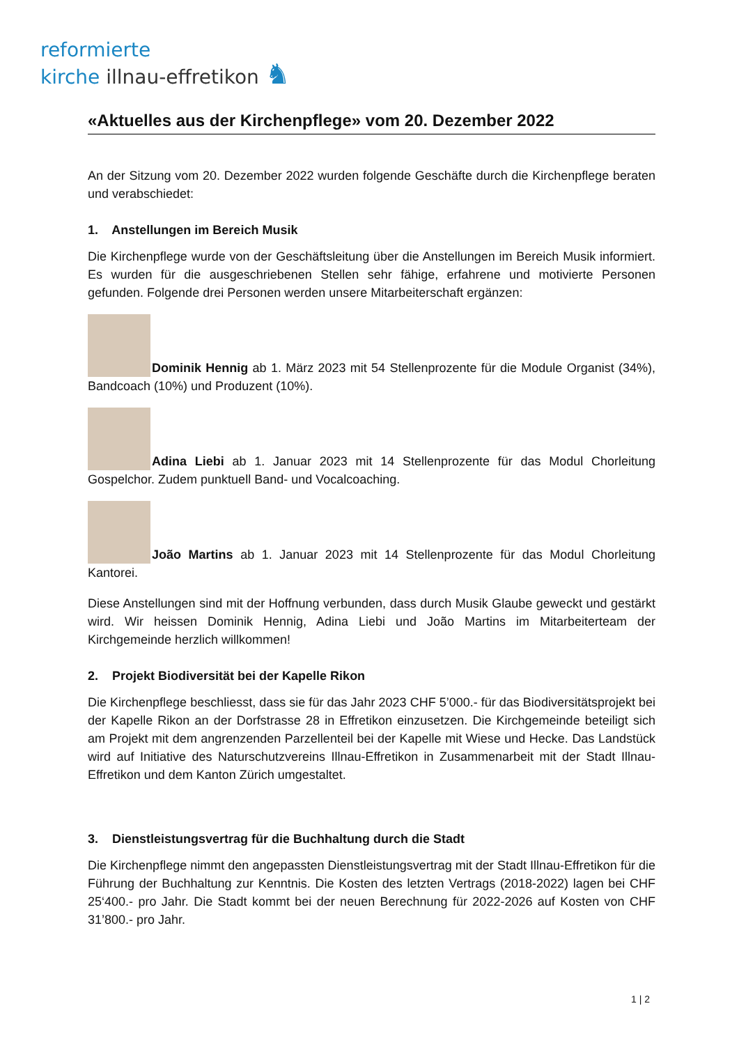reformierte
kirche illnau-effretikon ♞
«Aktuelles aus der Kirchenpflege» vom 20. Dezember 2022
An der Sitzung vom 20. Dezember 2022 wurden folgende Geschäfte durch die Kirchenpflege beraten und verabschiedet:
1. Anstellungen im Bereich Musik
Die Kirchenpflege wurde von der Geschäftsleitung über die Anstellungen im Bereich Musik informiert. Es wurden für die ausgeschriebenen Stellen sehr fähige, erfahrene und motivierte Personen gefunden. Folgende drei Personen werden unsere Mitarbeiterschaft ergänzen:
Dominik Hennig ab 1. März 2023 mit 54 Stellenprozente für die Module Organist (34%), Bandcoach (10%) und Produzent (10%).
Adina Liebi ab 1. Januar 2023 mit 14 Stellenprozente für das Modul Chorleitung Gospelchor. Zudem punktuell Band- und Vocalcoaching.
João Martins ab 1. Januar 2023 mit 14 Stellenprozente für das Modul Chorleitung Kantorei.
Diese Anstellungen sind mit der Hoffnung verbunden, dass durch Musik Glaube geweckt und gestärkt wird. Wir heissen Dominik Hennig, Adina Liebi und João Martins im Mitarbeiterteam der Kirchgemeinde herzlich willkommen!
2. Projekt Biodiversität bei der Kapelle Rikon
Die Kirchenpflege beschliesst, dass sie für das Jahr 2023 CHF 5’000.- für das Biodiversitätsprojekt bei der Kapelle Rikon an der Dorfstrasse 28 in Effretikon einzusetzen. Die Kirchgemeinde beteiligt sich am Projekt mit dem angrenzenden Parzellenteil bei der Kapelle mit Wiese und Hecke. Das Landstück wird auf Initiative des Naturschutzvereins Illnau-Effretikon in Zusammenarbeit mit der Stadt Illnau-Effretikon und dem Kanton Zürich umgestaltet.
3. Dienstleistungsvertrag für die Buchhaltung durch die Stadt
Die Kirchenpflege nimmt den angepassten Dienstleistungsvertrag mit der Stadt Illnau-Effretikon für die Führung der Buchhaltung zur Kenntnis. Die Kosten des letzten Vertrags (2018-2022) lagen bei CHF 25‘400.- pro Jahr. Die Stadt kommt bei der neuen Berechnung für 2022-2026 auf Kosten von CHF 31’800.- pro Jahr.
1 | 2